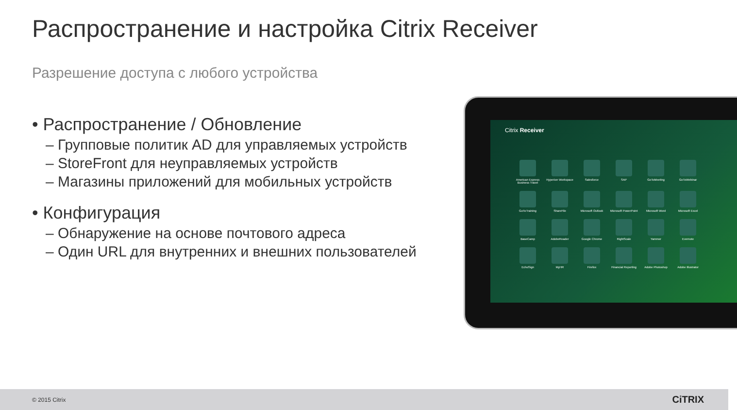Распространение и настройка Citrix Receiver
Разрешение доступа с любого устройства
• Распространение / Обновление
– Групповые политик AD для управляемых устройств
– StoreFront для неуправляемых устройств
– Магазины приложений для мобильных устройств
• Конфигурация
– Обнаружение на основе почтового адреса
– Один URL для внутренних и внешних пользователей
Citrix Receiver
American Express Business Travel
Hyperion Workspace
Salesforce
SAP
GoToMeeting
GoToWebinar
GoToTraining
ShareFile
Microsoft Outlook
Microsoft PowerPoint
Microsoft Word
Microsoft Excel
BaseCamp
AdobeReader
Google Chrome
RightScale
Yammer
Evernote
EchoSign
MyHR
Firefox
Financial Reporting
Adobe Photoshop
Adobe Illustrator
© 2015 Citrix CiTRIX